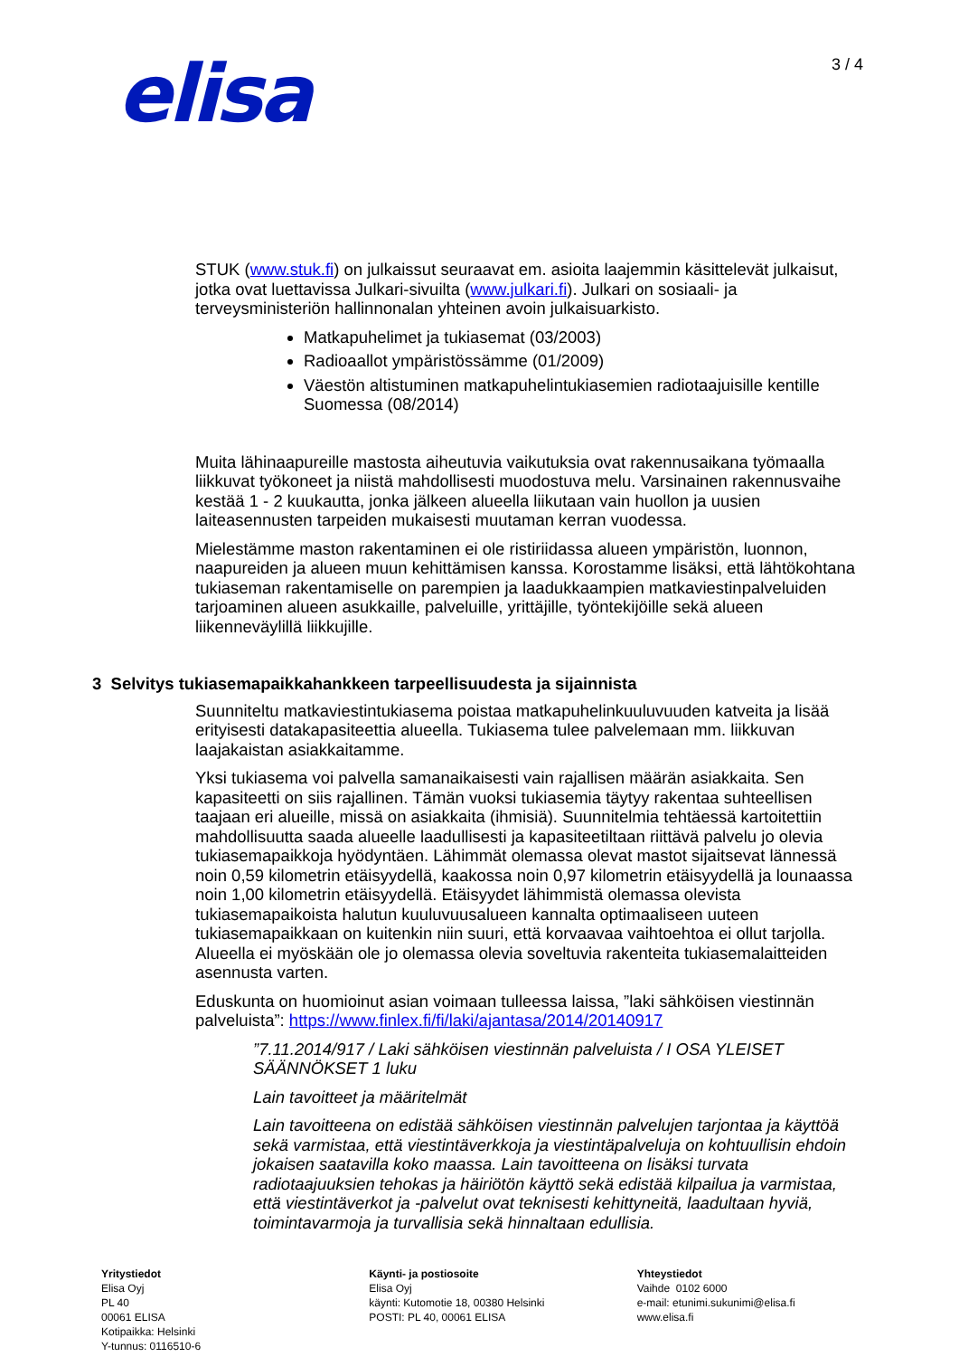elisa
3 / 4
STUK (www.stuk.fi) on julkaissut seuraavat em. asioita laajemmin käsittelevät julkaisut, jotka ovat luettavissa Julkari-sivuilta (www.julkari.fi). Julkari on sosiaali- ja terveysministeriön hallinnonalan yhteinen avoin julkaisuarkisto.
Matkapuhelimet ja tukiasemat (03/2003)
Radioaallot ympäristössämme (01/2009)
Väestön altistuminen matkapuhelintukiasemien radiotaajuisille kentille Suomessa (08/2014)
Muita lähinaapureille mastosta aiheutuvia vaikutuksia ovat rakennusaikana työmaalla liikkuvat työkoneet ja niistä mahdollisesti muodostuva melu. Varsinainen rakennusvaihe kestää 1 - 2 kuukautta, jonka jälkeen alueella liikutaan vain huollon ja uusien laiteasennusten tarpeiden mukaisesti muutaman kerran vuodessa.
Mielestämme maston rakentaminen ei ole ristiriidassa alueen ympäristön, luonnon, naapureiden ja alueen muun kehittämisen kanssa. Korostamme lisäksi, että lähtökohtana tukiaseman rakentamiselle on parempien ja laadukkaampien matkaviestinpalveluiden tarjoaminen alueen asukkaille, palveluille, yrittäjille, työntekijöille sekä alueen liikenneväylillä liikkujille.
3 Selvitys tukiasemapaikkahankkeen tarpeellisuudesta ja sijainnista
Suunniteltu matkaviestintukiasema poistaa matkapuhelinkuuluvuuden katveita ja lisää erityisesti datakapasiteettia alueella. Tukiasema tulee palvelemaan mm. liikkuvan laajakaistan asiakkaitamme.
Yksi tukiasema voi palvella samanaikaisesti vain rajallisen määrän asiakkaita. Sen kapasiteetti on siis rajallinen. Tämän vuoksi tukiasemia täytyy rakentaa suhteellisen taajaan eri alueille, missä on asiakkaita (ihmisiä). Suunnitelmia tehtäessä kartoitettiin mahdollisuutta saada alueelle laadullisesti ja kapasiteetiltaan riittävä palvelu jo olevia tukiasemapaikkoja hyödyntäen. Lähimmät olemassa olevat mastot sijaitsevat lännessä noin 0,59 kilometrin etäisyydellä, kaakossa noin 0,97 kilometrin etäisyydellä ja lounaassa noin 1,00 kilometrin etäisyydellä. Etäisyydet lähimmistä olemassa olevista tukiasemapaikoista halutun kuuluvuusalueen kannalta optimaaliseen uuteen tukiasemapaikkaan on kuitenkin niin suuri, että korvaavaa vaihtoehtoa ei ollut tarjolla. Alueella ei myöskään ole jo olemassa olevia soveltuvia rakenteita tukiasemalaitteiden asennusta varten.
Eduskunta on huomioinut asian voimaan tulleessa laissa, ”laki sähköisen viestinnän palveluista”: https://www.finlex.fi/fi/laki/ajantasa/2014/20140917
”7.11.2014/917 / Laki sähköisen viestinnän palveluista / I OSA YLEISET SÄÄNNÖKSET 1 luku
Lain tavoitteet ja määritelmät
Lain tavoitteena on edistää sähköisen viestinnän palvelujen tarjontaa ja käyttöä sekä varmistaa, että viestintäverkkoja ja viestintäpalveluja on kohtuullisin ehdoin jokaisen saatavilla koko maassa. Lain tavoitteena on lisäksi turvata radiotaajuuksien tehokas ja häiriötön käyttö sekä edistää kilpailua ja varmistaa, että viestintäverkot ja -palvelut ovat teknisesti kehittyneitä, laadultaan hyviä, toimintavarmoja ja turvallisia sekä hinnaltaan edullisia.
Yritystiedot
Elisa Oyj
PL 40
00061 ELISA
Kotipaikka: Helsinki
Y-tunnus: 0116510-6
Käynti- ja postiosoite
Elisa Oyj
käynti: Kutomotie 18, 00380 Helsinki
POSTI: PL 40, 00061 ELISA
Yhteystiedot
Vaihde 0102 6000
e-mail: etunimi.sukunimi@elisa.fi
www.elisa.fi